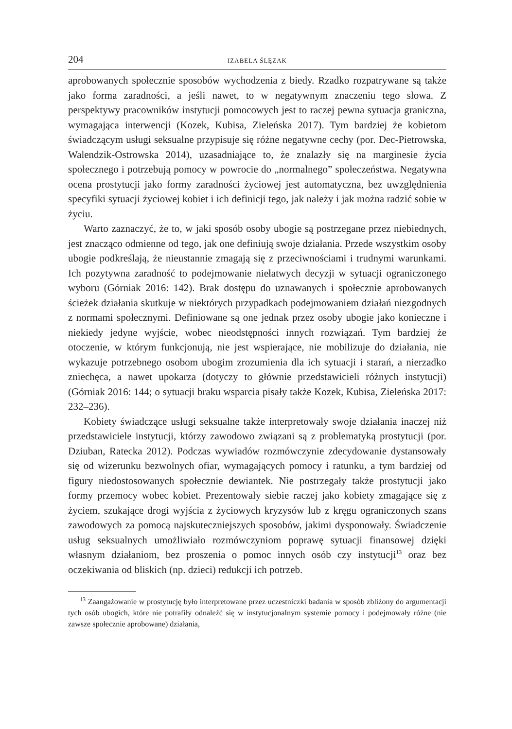204 IZABELA ŚLĘZAK
aprobowanych społecznie sposobów wychodzenia z biedy. Rzadko rozpatrywane są także jako forma zaradności, a jeśli nawet, to w negatywnym znaczeniu tego słowa. Z perspektywy pracowników instytucji pomocowych jest to raczej pewna sytuacja graniczna, wymagająca interwencji (Kozek, Kubisa, Zieleńska 2017). Tym bardziej że kobietom świadczącym usługi seksualne przypisuje się różne negatywne cechy (por. Dec-Pietrowska, Walendzik-Ostrowska 2014), uzasadniające to, że znalazły się na marginesie życia społecznego i potrzebują pomocy w powrocie do „normalnego” społeczeństwa. Negatywna ocena prostytucji jako formy zaradności życiowej jest automatyczna, bez uwzględnienia specyfiki sytuacji życiowej kobiet i ich definicji tego, jak należy i jak można radzić sobie w życiu.
Warto zaznaczyć, że to, w jaki sposób osoby ubogie są postrzegane przez niebiednych, jest znacząco odmienne od tego, jak one definiują swoje działania. Przede wszystkim osoby ubogie podkreślają, że nieustannie zmagają się z przeciwnościami i trudnymi warunkami. Ich pozytywna zaradność to podejmowanie niełatwych decyzji w sytuacji ograniczonego wyboru (Górniak 2016: 142). Brak dostępu do uznawanych i społecznie aprobowanych ścieżek działania skutkuje w niektórych przypadkach podejmowaniem działań niezgodnych z normami społecznymi. Definiowane są one jednak przez osoby ubogie jako konieczne i niekiedy jedyne wyjście, wobec nieodstępności innych rozwiązań. Tym bardziej że otoczenie, w którym funkcjonują, nie jest wspierające, nie mobilizuje do działania, nie wykazuje potrzebnego osobom ubogim zrozumienia dla ich sytuacji i starań, a nierzadko zniechęca, a nawet upokarza (dotyczy to głównie przedstawicieli różnych instytucji) (Górniak 2016: 144; o sytuacji braku wsparcia pisały także Kozek, Kubisa, Zieleńska 2017: 232–236).
Kobiety świadczące usługi seksualne także interpretowały swoje działania inaczej niż przedstawiciele instytucji, którzy zawodowo związani są z problematyką prostytucji (por. Dziuban, Ratecka 2012). Podczas wywiadów rozmówczynie zdecydowanie dystansowały się od wizerunku bezwolnych ofiar, wymagających pomocy i ratunku, a tym bardziej od figury niedostosowanych społecznie dewiantek. Nie postrzegały także prostytucji jako formy przemocy wobec kobiet. Prezentowały siebie raczej jako kobiety zmagające się z życiem, szukające drogi wyjścia z życiowych kryzysów lub z kręgu ograniczonych szans zawodowych za pomocą najskuteczniejszych sposobów, jakimi dysponowały. Świadczenie usług seksualnych umożliwiało rozmówczyniom poprawę sytuacji finansowej dzięki własnym działaniom, bez proszenia o pomoc innych osób czy instytucji<sup>13</sup> oraz bez oczekiwania od bliskich (np. dzieci) redukcji ich potrzeb.
<sup>13</sup> Zaangażowanie w prostytucję było interpretowane przez uczestniczki badania w sposób zbliżony do argumentacji tych osób ubogich, które nie potrafiły odnaleźć się w instytucjonalnym systemie pomocy i podejmowały różne (nie zawsze społecznie aprobowane) działania,